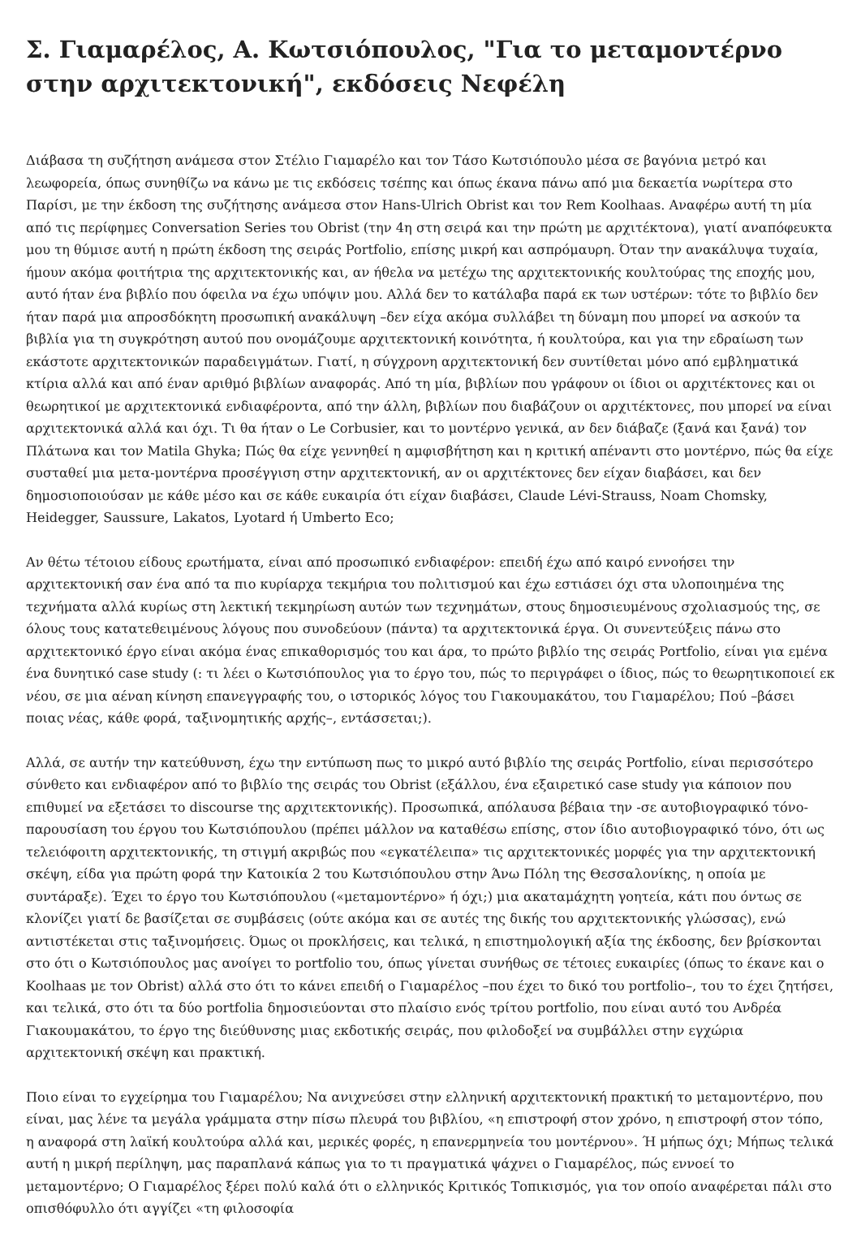Σ. Γιαμαρέλος, Α. Κωτσιόπουλος, "Για το μεταμοντέρνο στην αρχιτεκτονική", εκδόσεις Νεφέλη
Διάβασα τη συζήτηση ανάμεσα στον Στέλιο Γιαμαρέλο και τον Τάσο Κωτσιόπουλο μέσα σε βαγόνια μετρό και λεωφορεία, όπως συνηθίζω να κάνω με τις εκδόσεις τσέπης και όπως έκανα πάνω από μια δεκαετία νωρίτερα στο Παρίσι, με την έκδοση της συζήτησης ανάμεσα στον Hans-Ulrich Obrist και τον Rem Koolhaas. Αναφέρω αυτή τη μία από τις περίφημες Conversation Series του Obrist (την 4η στη σειρά και την πρώτη με αρχιτέκτονα), γιατί αναπόφευκτα μου τη θύμισε αυτή η πρώτη έκδοση της σειράς Portfolio, επίσης μικρή και ασπρόμαυρη. Όταν την ανακάλυψα τυχαία, ήμουν ακόμα φοιτήτρια της αρχιτεκτονικής και, αν ήθελα να μετέχω της αρχιτεκτονικής κουλτούρας της εποχής μου, αυτό ήταν ένα βιβλίο που όφειλα να έχω υπόψιν μου. Αλλά δεν το κατάλαβα παρά εκ των υστέρων: τότε το βιβλίο δεν ήταν παρά μια απροσδόκητη προσωπική ανακάλυψη –δεν είχα ακόμα συλλάβει τη δύναμη που μπορεί να ασκούν τα βιβλία για τη συγκρότηση αυτού που ονομάζουμε αρχιτεκτονική κοινότητα, ή κουλτούρα, και για την εδραίωση των εκάστοτε αρχιτεκτονικών παραδειγμάτων. Γιατί, η σύγχρονη αρχιτεκτονική δεν συντίθεται μόνο από εμβληματικά κτίρια αλλά και από έναν αριθμό βιβλίων αναφοράς. Από τη μία, βιβλίων που γράφουν οι ίδιοι οι αρχιτέκτονες και οι θεωρητικοί με αρχιτεκτονικά ενδιαφέροντα, από την άλλη, βιβλίων που διαβάζουν οι αρχιτέκτονες, που μπορεί να είναι αρχιτεκτονικά αλλά και όχι. Τι θα ήταν ο Le Corbusier, και το μοντέρνο γενικά, αν δεν διάβαζε (ξανά και ξανά) τον Πλάτωνα και τον Matila Ghyka; Πώς θα είχε γεννηθεί η αμφισβήτηση και η κριτική απέναντι στο μοντέρνο, πώς θα είχε συσταθεί μια μετα-μοντέρνα προσέγγιση στην αρχιτεκτονική, αν οι αρχιτέκτονες δεν είχαν διαβάσει, και δεν δημοσιοποιούσαν με κάθε μέσο και σε κάθε ευκαιρία ότι είχαν διαβάσει, Claude Lévi-Strauss, Noam Chomsky, Heidegger, Saussure, Lakatos, Lyotard ή Umberto Eco;
Αν θέτω τέτοιου είδους ερωτήματα, είναι από προσωπικό ενδιαφέρον: επειδή έχω από καιρό εννοήσει την αρχιτεκτονική σαν ένα από τα πιο κυρίαρχα τεκμήρια του πολιτισμού και έχω εστιάσει όχι στα υλοποιημένα της τεχνήματα αλλά κυρίως στη λεκτική τεκμηρίωση αυτών των τεχνημάτων, στους δημοσιευμένους σχολιασμούς της, σε όλους τους κατατεθειμένους λόγους που συνοδεύουν (πάντα) τα αρχιτεκτονικά έργα. Οι συνεντεύξεις πάνω στο αρχιτεκτονικό έργο είναι ακόμα ένας επικαθορισμός του και άρα, το πρώτο βιβλίο της σειράς Portfolio, είναι για εμένα ένα δυνητικό case study (: τι λέει ο Κωτσιόπουλος για το έργο του, πώς το περιγράφει ο ίδιος, πώς το θεωρητικοποιεί εκ νέου, σε μια αέναη κίνηση επανεγγραφής του, ο ιστορικός λόγος του Γιακουμακάτου, του Γιαμαρέλου; Πού –βάσει ποιας νέας, κάθε φορά, ταξινομητικής αρχής–, εντάσσεται;).
Αλλά, σε αυτήν την κατεύθυνση, έχω την εντύπωση πως το μικρό αυτό βιβλίο της σειράς Portfolio, είναι περισσότερο σύνθετο και ενδιαφέρον από το βιβλίο της σειράς του Obrist (εξάλλου, ένα εξαιρετικό case study για κάποιον που επιθυμεί να εξετάσει το discourse της αρχιτεκτονικής). Προσωπικά, απόλαυσα βέβαια την -σε αυτοβιογραφικό τόνο- παρουσίαση του έργου του Κωτσιόπουλου (πρέπει μάλλον να καταθέσω επίσης, στον ίδιο αυτοβιογραφικό τόνο, ότι ως τελειόφοιτη αρχιτεκτονικής, τη στιγμή ακριβώς που «εγκατέλειπα» τις αρχιτεκτονικές μορφές για την αρχιτεκτονική σκέψη, είδα για πρώτη φορά την Κατοικία 2 του Κωτσιόπουλου στην Άνω Πόλη της Θεσσαλονίκης, η οποία με συντάραξε). Έχει το έργο του Κωτσιόπουλου («μεταμοντέρνο» ή όχι;) μια ακαταμάχητη γοητεία, κάτι που όντως σε κλονίζει γιατί δε βασίζεται σε συμβάσεις (ούτε ακόμα και σε αυτές της δικής του αρχιτεκτονικής γλώσσας), ενώ αντιστέκεται στις ταξινομήσεις. Όμως οι προκλήσεις, και τελικά, η επιστημολογική αξία της έκδοσης, δεν βρίσκονται στο ότι ο Κωτσιόπουλος μας ανοίγει το portfolio του, όπως γίνεται συνήθως σε τέτοιες ευκαιρίες (όπως το έκανε και ο Koolhaas με τον Obrist) αλλά στο ότι το κάνει επειδή ο Γιαμαρέλος –που έχει το δικό του portfolio–, του το έχει ζητήσει, και τελικά, στο ότι τα δύο portfolia δημοσιεύονται στο πλαίσιο ενός τρίτου portfolio, που είναι αυτό του Ανδρέα Γιακουμακάτου, το έργο της διεύθυνσης μιας εκδοτικής σειράς, που φιλοδοξεί να συμβάλλει στην εγχώρια αρχιτεκτονική σκέψη και πρακτική.
Ποιο είναι το εγχείρημα του Γιαμαρέλου; Να ανιχνεύσει στην ελληνική αρχιτεκτονική πρακτική το μεταμοντέρνο, που είναι, μας λένε τα μεγάλα γράμματα στην πίσω πλευρά του βιβλίου, «η επιστροφή στον χρόνο, η επιστροφή στον τόπο, η αναφορά στη λαϊκή κουλτούρα αλλά και, μερικές φορές, η επανερμηνεία του μοντέρνου». Ή μήπως όχι; Μήπως τελικά αυτή η μικρή περίληψη, μας παραπλανά κάπως για το τι πραγματικά ψάχνει ο Γιαμαρέλος, πώς εννοεί το μεταμοντέρνο; Ο Γιαμαρέλος ξέρει πολύ καλά ότι ο ελληνικός Κριτικός Τοπικισμός, για τον οποίο αναφέρεται πάλι στο οπισθόφυλλο ότι αγγίζει «τη φιλοσοφία